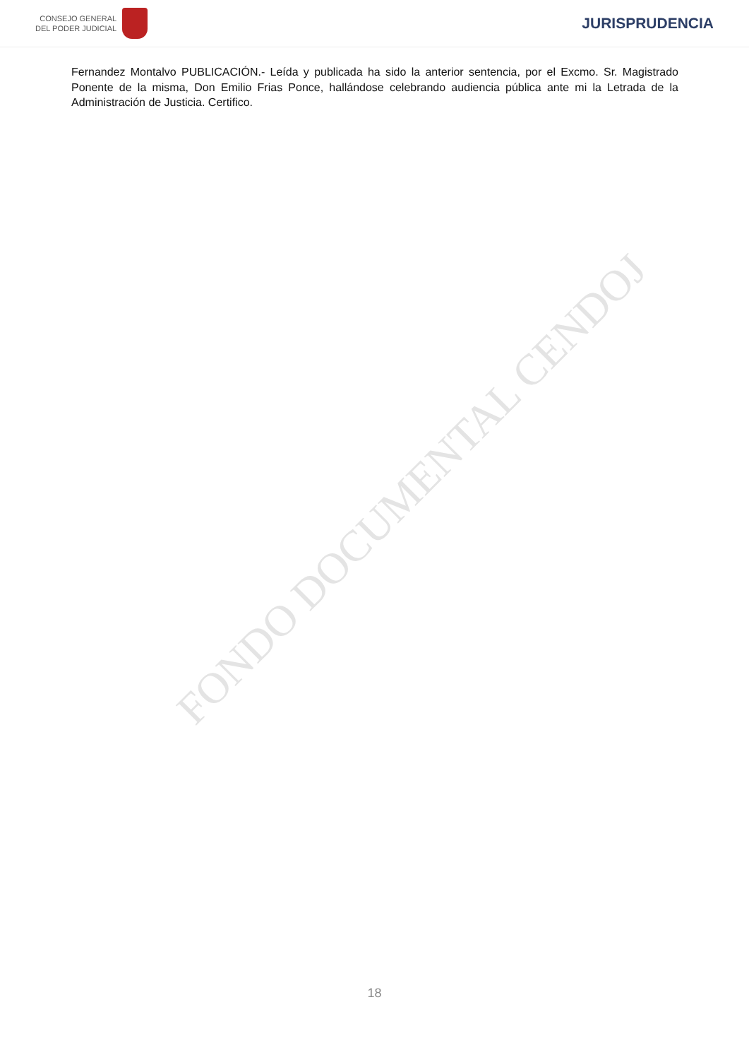CONSEJO GENERAL
DEL PODER JUDICIAL
JURISPRUDENCIA
Fernandez Montalvo PUBLICACIÓN.- Leída y publicada ha sido la anterior sentencia, por el Excmo. Sr. Magistrado Ponente de la misma, Don Emilio Frias Ponce, hallándose celebrando audiencia pública ante mi la Letrada de la Administración de Justicia. Certifico.
FONDO DOCUMENTAL CENDOJ
18